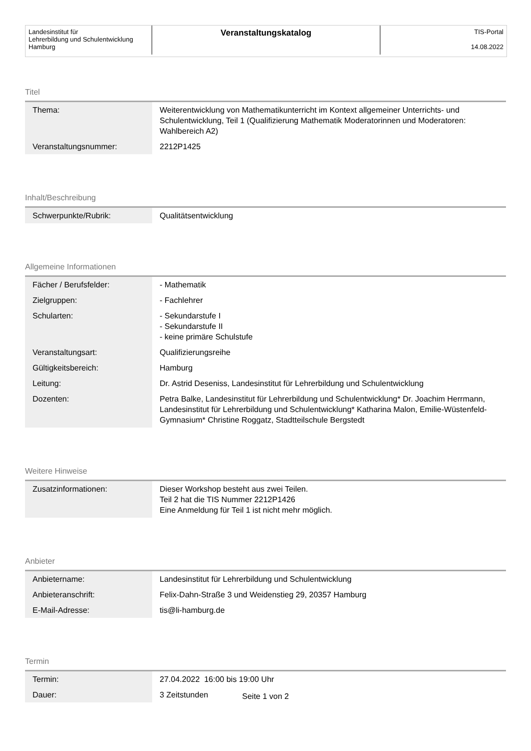Landesinstitut für
Lehrerbildung und Schulentwicklung
Hamburg
Veranstaltungskatalog
TIS-Portal
14.08.2022
Titel
| Thema: | Weiterentwicklung von Mathematikunterricht im Kontext allgemeiner Unterrichts- und Schulentwicklung, Teil 1 (Qualifizierung Mathematik Moderatorinnen und Moderatoren: Wahlbereich A2) |
| Veranstaltungsnummer: | 2212P1425 |
Inhalt/Beschreibung
| Schwerpunkte/Rubrik: | Qualitätsentwicklung |
Allgemeine Informationen
| Fächer / Berufsfelder: | - Mathematik |
| Zielgruppen: | - Fachlehrer |
| Schularten: | - Sekundarstufe I - Sekundarstufe II - keine primäre Schulstufe |
| Veranstaltungsart: | Qualifizierungsreihe |
| Gültigkeitsbereich: | Hamburg |
| Leitung: | Dr. Astrid Deseniss, Landesinstitut für Lehrerbildung und Schulentwicklung |
| Dozenten: | Petra Balke, Landesinstitut für Lehrerbildung und Schulentwicklung* Dr. Joachim Herrmann, Landesinstitut für Lehrerbildung und Schulentwicklung* Katharina Malon, Emilie-Wüstenfeld-Gymnasium* Christine Roggatz, Stadtteilschule Bergstedt |
Weitere Hinweise
| Zusatzinformationen: | Dieser Workshop besteht aus zwei Teilen. Teil 2 hat die TIS Nummer 2212P1426 Eine Anmeldung für Teil 1 ist nicht mehr möglich. |
Anbieter
| Anbietername: | Landesinstitut für Lehrerbildung und Schulentwicklung |
| Anbieteranschrift: | Felix-Dahn-Straße 3 und Weidenstieg 29, 20357 Hamburg |
| E-Mail-Adresse: | tis@li-hamburg.de |
Termin
| Termin: | 27.04.2022 16:00 bis 19:00 Uhr |
| Dauer: | 3 Zeitstunden |
Seite 1 von 2